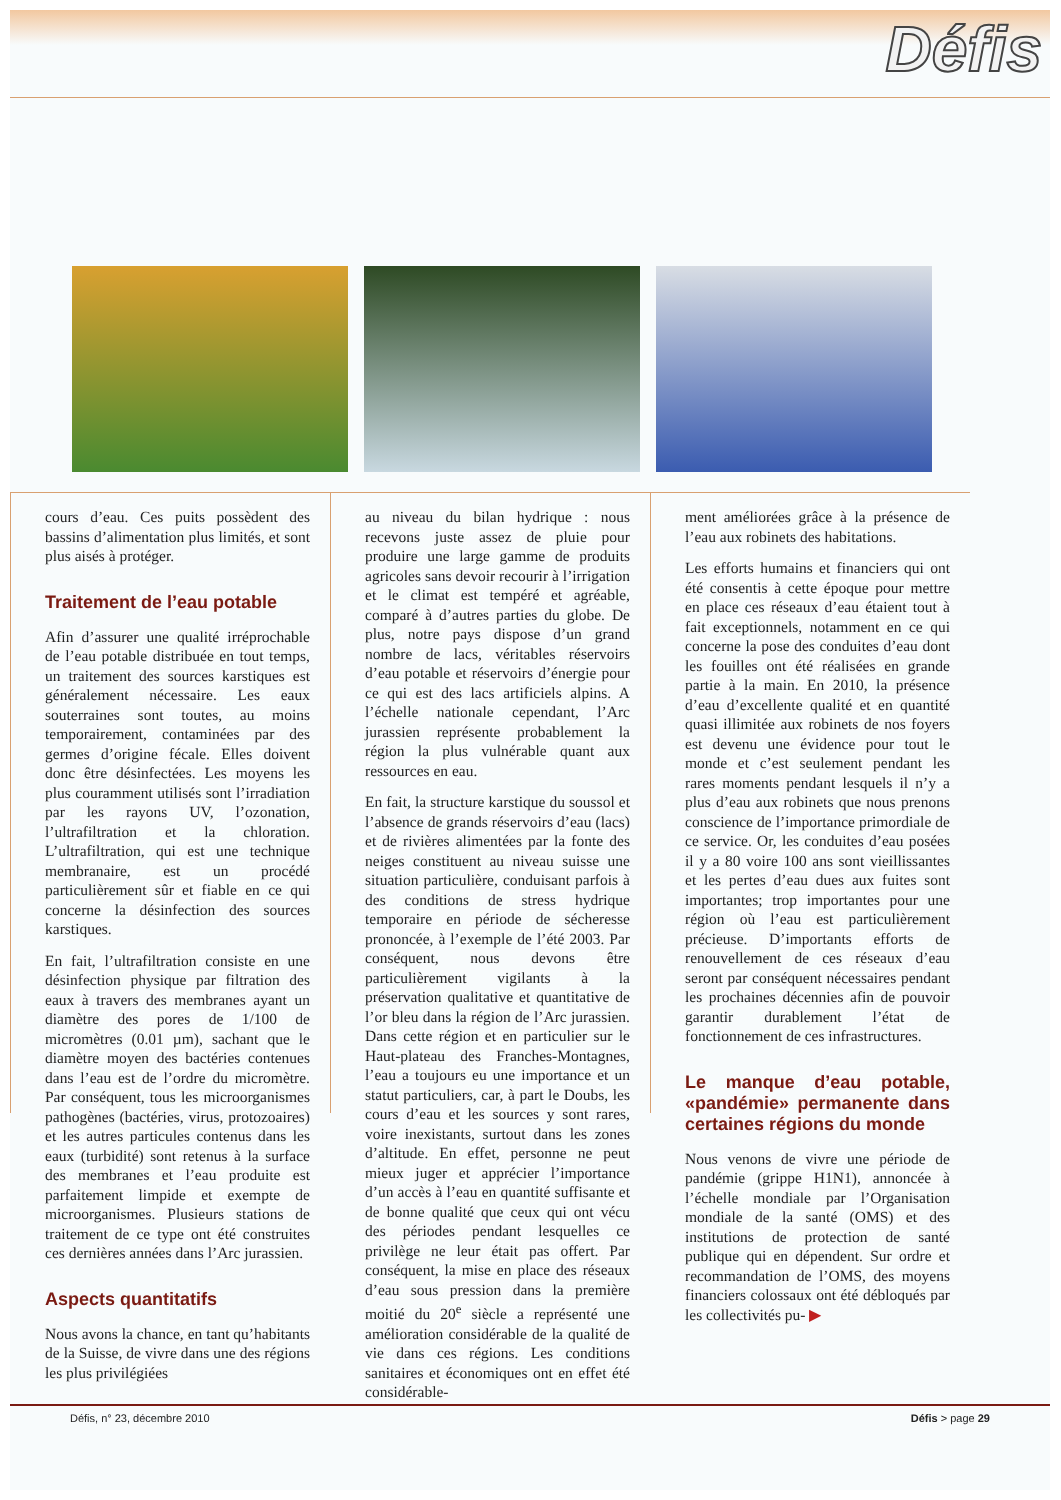Défis
cours d’eau. Ces puits possèdent des bassins d’alimentation plus limités, et sont plus aisés à protéger.
Traitement de l’eau potable
Afin d’assurer une qualité irréprochable de l’eau potable distribuée en tout temps, un traitement des sources karstiques est généralement nécessaire. Les eaux souterraines sont toutes, au moins temporairement, contaminées par des germes d’origine fécale. Elles doivent donc être désinfectées. Les moyens les plus couramment utilisés sont l’irradiation par les rayons UV, l’ozonation, l’ultrafiltration et la chloration. L’ultrafiltration, qui est une technique membranaire, est un procédé particulièrement sûr et fiable en ce qui concerne la désinfection des sources karstiques.
En fait, l’ultrafiltration consiste en une désinfection physique par filtration des eaux à travers des membranes ayant un diamètre des pores de 1/100 de micromètres (0.01 µm), sachant que le diamètre moyen des bactéries contenues dans l’eau est de l’ordre du micromètre. Par conséquent, tous les microorganismes pathogènes (bactéries, virus, protozoaires) et les autres particules contenus dans les eaux (turbidité) sont retenus à la surface des membranes et l’eau produite est parfaitement limpide et exempte de microorganismes. Plusieurs stations de traitement de ce type ont été construites ces dernières années dans l’Arc jurassien.
Aspects quantitatifs
Nous avons la chance, en tant qu’habitants de la Suisse, de vivre dans une des régions les plus privilégiées
au niveau du bilan hydrique : nous recevons juste assez de pluie pour produire une large gamme de produits agricoles sans devoir recourir à l’irrigation et le climat est tempéré et agréable, comparé à d’autres parties du globe. De plus, notre pays dispose d’un grand nombre de lacs, véritables réservoirs d’eau potable et réservoirs d’énergie pour ce qui est des lacs artificiels alpins. A l’échelle nationale cependant, l’Arc jurassien représente probablement la région la plus vulnérable quant aux ressources en eau.
En fait, la structure karstique du soussol et l’absence de grands réservoirs d’eau (lacs) et de rivières alimentées par la fonte des neiges constituent au niveau suisse une situation particulière, conduisant parfois à des conditions de stress hydrique temporaire en période de sécheresse prononcée, à l’exemple de l’été 2003. Par conséquent, nous devons être particulièrement vigilants à la préservation qualitative et quantitative de l’or bleu dans la région de l’Arc jurassien. Dans cette région et en particulier sur le Haut-plateau des Franches-Montagnes, l’eau a toujours eu une importance et un statut particuliers, car, à part le Doubs, les cours d’eau et les sources y sont rares, voire inexistants, surtout dans les zones d’altitude. En effet, personne ne peut mieux juger et apprécier l’importance d’un accès à l’eau en quantité suffisante et de bonne qualité que ceux qui ont vécu des périodes pendant lesquelles ce privilège ne leur était pas offert. Par conséquent, la mise en place des réseaux d’eau sous pression dans la première moitié du 20<sup>e</sup> siècle a représenté une amélioration considérable de la qualité de vie dans ces régions. Les conditions sanitaires et économiques ont en effet été considérable-
ment améliorées grâce à la présence de l’eau aux robinets des habitations.
Les efforts humains et financiers qui ont été consentis à cette époque pour mettre en place ces réseaux d’eau étaient tout à fait exceptionnels, notamment en ce qui concerne la pose des conduites d’eau dont les fouilles ont été réalisées en grande partie à la main. En 2010, la présence d’eau d’excellente qualité et en quantité quasi illimitée aux robinets de nos foyers est devenu une évidence pour tout le monde et c’est seulement pendant les rares moments pendant lesquels il n’y a plus d’eau aux robinets que nous prenons conscience de l’importance primordiale de ce service. Or, les conduites d’eau posées il y a 80 voire 100 ans sont vieillissantes et les pertes d’eau dues aux fuites sont importantes; trop importantes pour une région où l’eau est particulièrement précieuse. D’importants efforts de renouvellement de ces réseaux d’eau seront par conséquent nécessaires pendant les prochaines décennies afin de pouvoir garantir durablement l’état de fonctionnement de ces infrastructures.
Le manque d’eau potable, «pandémie» permanente dans certaines régions du monde
Nous venons de vivre une période de pandémie (grippe H1N1), annoncée à l’échelle mondiale par l’Organisation mondiale de la santé (OMS) et des institutions de protection de santé publique qui en dépendent. Sur ordre et recommandation de l’OMS, des moyens financiers colossaux ont été débloqués par les collectivités pu- ▶
Défis, n° 23, décembre 2010 Défis > page 29